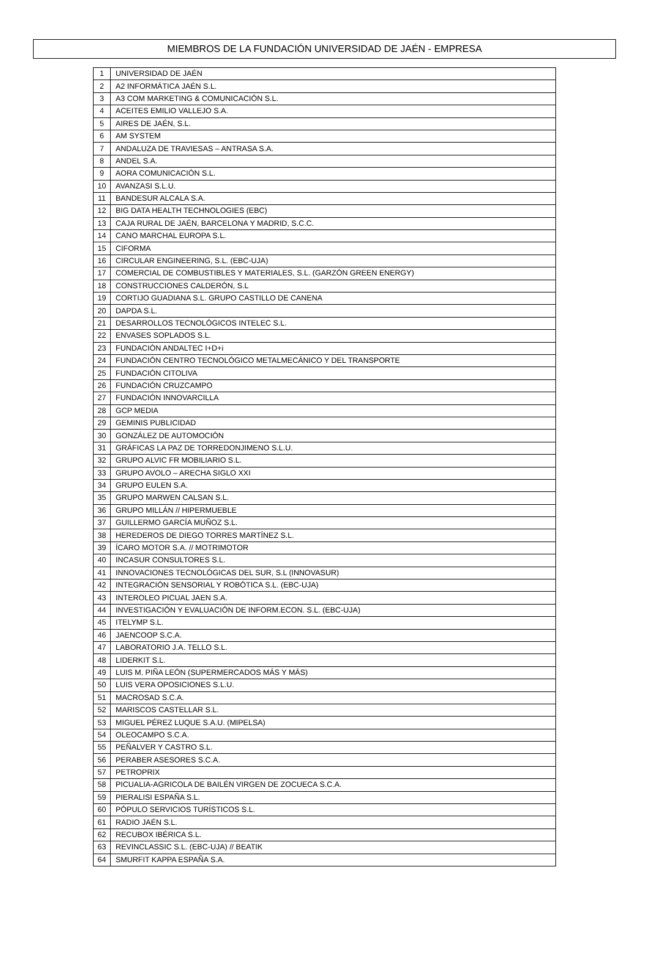MIEMBROS DE LA FUNDACIÓN UNIVERSIDAD DE JAÉN - EMPRESA
| 1 | UNIVERSIDAD DE JAÉN |
| 2 | A2 INFORMÁTICA JAÉN S.L. |
| 3 | A3 COM MARKETING & COMUNICACIÓN S.L. |
| 4 | ACEITES EMILIO VALLEJO S.A. |
| 5 | AIRES DE JAÉN, S.L. |
| 6 | AM SYSTEM |
| 7 | ANDALUZA DE TRAVIESAS – ANTRASA S.A. |
| 8 | ANDEL S.A. |
| 9 | AORA COMUNICACIÓN S.L. |
| 10 | AVANZASI S.L.U. |
| 11 | BANDESUR ALCALA S.A. |
| 12 | BIG DATA HEALTH TECHNOLOGIES (EBC) |
| 13 | CAJA RURAL DE JAÉN, BARCELONA Y MADRID, S.C.C. |
| 14 | CANO MARCHAL EUROPA S.L. |
| 15 | CIFORMA |
| 16 | CIRCULAR ENGINEERING, S.L. (EBC-UJA) |
| 17 | COMERCIAL DE COMBUSTIBLES Y MATERIALES, S.L. (GARZÓN GREEN ENERGY) |
| 18 | CONSTRUCCIONES CALDERÓN, S.L |
| 19 | CORTIJO GUADIANA S.L. GRUPO CASTILLO DE CANENA |
| 20 | DAPDA S.L. |
| 21 | DESARROLLOS TECNOLÓGICOS INTELEC S.L. |
| 22 | ENVASES SOPLADOS S.L. |
| 23 | FUNDACIÓN ANDALTEC I+D+i |
| 24 | FUNDACIÓN CENTRO TECNOLÓGICO METALMECÁNICO Y DEL TRANSPORTE |
| 25 | FUNDACIÓN CITOLIVA |
| 26 | FUNDACIÓN CRUZCAMPO |
| 27 | FUNDACIÓN INNOVARCILLA |
| 28 | GCP MEDIA |
| 29 | GEMINIS PUBLICIDAD |
| 30 | GONZÁLEZ DE AUTOMOCIÓN |
| 31 | GRÁFICAS LA PAZ DE TORREDONJIMENO S.L.U. |
| 32 | GRUPO ALVIC FR MOBILIARIO S.L. |
| 33 | GRUPO AVOLO – ARECHA SIGLO XXI |
| 34 | GRUPO EULEN S.A. |
| 35 | GRUPO MARWEN CALSAN S.L. |
| 36 | GRUPO MILLÁN // HIPERMUEBLE |
| 37 | GUILLERMO GARCÍA MUÑOZ S.L. |
| 38 | HEREDEROS DE DIEGO TORRES MARTÍNEZ S.L. |
| 39 | ÍCARO MOTOR S.A. // MOTRIMOTOR |
| 40 | INCASUR CONSULTORES S.L. |
| 41 | INNOVACIONES TECNOLÓGICAS DEL SUR, S.L (INNOVASUR) |
| 42 | INTEGRACIÓN SENSORIAL Y ROBÓTICA S.L. (EBC-UJA) |
| 43 | INTEROLEO PICUAL JAEN S.A. |
| 44 | INVESTIGACIÓN Y EVALUACIÓN DE INFORM.ECON. S.L. (EBC-UJA) |
| 45 | ITELYMP S.L. |
| 46 | JAENCOOP S.C.A. |
| 47 | LABORATORIO J.A. TELLO S.L. |
| 48 | LIDERKIT S.L. |
| 49 | LUIS M. PIÑA LEÓN (SUPERMERCADOS MÁS Y MÁS) |
| 50 | LUIS VERA OPOSICIONES S.L.U. |
| 51 | MACROSAD S.C.A. |
| 52 | MARISCOS CASTELLAR S.L. |
| 53 | MIGUEL PÉREZ LUQUE S.A.U. (MIPELSA) |
| 54 | OLEOCAMPO S.C.A. |
| 55 | PEÑALVER Y CASTRO S.L. |
| 56 | PERABER ASESORES S.C.A. |
| 57 | PETROPRIX |
| 58 | PICUALIA-AGRICOLA DE BAILÉN VIRGEN DE ZOCUECA S.C.A. |
| 59 | PIERALISI ESPAÑA S.L. |
| 60 | PÓPULO SERVICIOS TURÍSTICOS S.L. |
| 61 | RADIO JAÉN S.L. |
| 62 | RECUBOX IBÉRICA S.L. |
| 63 | REVINCLASSIC S.L. (EBC-UJA) // BEATIK |
| 64 | SMURFIT KAPPA ESPAÑA S.A. |